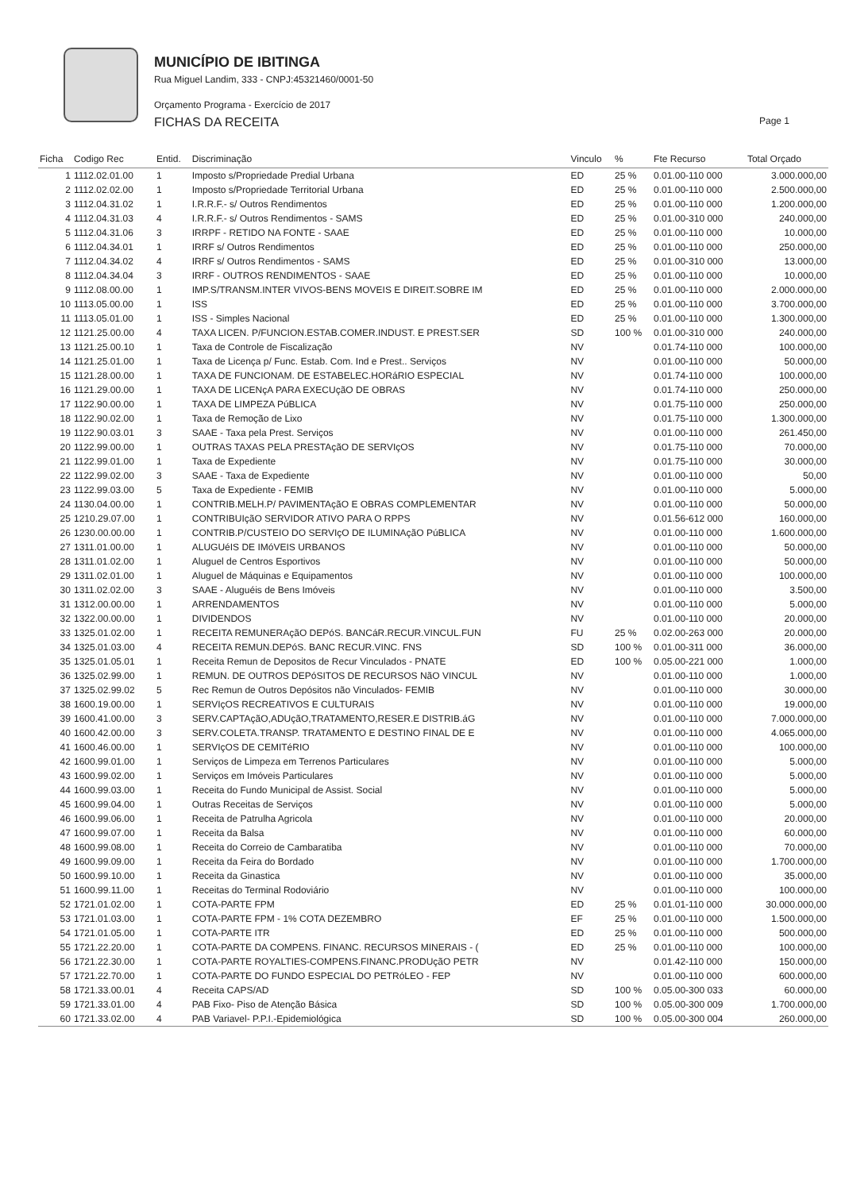MUNICÍPIO DE IBITINGA
Rua Miguel Landim, 333 - CNPJ:45321460/0001-50
Orçamento Programa - Exercício de 2017
FICHAS DA RECEITA
Page 1
| Ficha | Codigo Rec | Entid. | Discriminação | Vinculo | % | Fte Recurso | Total Orçado |
| --- | --- | --- | --- | --- | --- | --- | --- |
| 1 | 1112.02.01.00 | 1 | Imposto s/Propriedade Predial Urbana | ED | 25 % | 0.01.00-110 000 | 3.000.000,00 |
| 2 | 1112.02.02.00 | 1 | Imposto s/Propriedade Territorial Urbana | ED | 25 % | 0.01.00-110 000 | 2.500.000,00 |
| 3 | 1112.04.31.02 | 1 | I.R.R.F.- s/ Outros Rendimentos | ED | 25 % | 0.01.00-110 000 | 1.200.000,00 |
| 4 | 1112.04.31.03 | 4 | I.R.R.F.- s/ Outros Rendimentos - SAMS | ED | 25 % | 0.01.00-310 000 | 240.000,00 |
| 5 | 1112.04.31.06 | 3 | IRRPF - RETIDO NA FONTE - SAAE | ED | 25 % | 0.01.00-110 000 | 10.000,00 |
| 6 | 1112.04.34.01 | 1 | IRRF s/ Outros Rendimentos | ED | 25 % | 0.01.00-110 000 | 250.000,00 |
| 7 | 1112.04.34.02 | 4 | IRRF s/ Outros Rendimentos - SAMS | ED | 25 % | 0.01.00-310 000 | 13.000,00 |
| 8 | 1112.04.34.04 | 3 | IRRF - OUTROS RENDIMENTOS - SAAE | ED | 25 % | 0.01.00-110 000 | 10.000,00 |
| 9 | 1112.08.00.00 | 1 | IMP.S/TRANSM.INTER VIVOS-BENS MOVEIS E DIREIT.SOBRE IM | ED | 25 % | 0.01.00-110 000 | 2.000.000,00 |
| 10 | 1113.05.00.00 | 1 | ISS | ED | 25 % | 0.01.00-110 000 | 3.700.000,00 |
| 11 | 1113.05.01.00 | 1 | ISS - Simples Nacional | ED | 25 % | 0.01.00-110 000 | 1.300.000,00 |
| 12 | 1121.25.00.00 | 4 | TAXA LICEN. P/FUNCION.ESTAB.COMER.INDUST. E PREST.SER | SD | 100 % | 0.01.00-310 000 | 240.000,00 |
| 13 | 1121.25.00.10 | 1 | Taxa de Controle de Fiscalização | NV | | 0.01.74-110 000 | 100.000,00 |
| 14 | 1121.25.01.00 | 1 | Taxa de Licença p/ Func. Estab. Com. Ind e Prest.. Serviços | NV | | 0.01.00-110 000 | 50.000,00 |
| 15 | 1121.28.00.00 | 1 | TAXA DE FUNCIONAM. DE ESTABELEC.HORáRIO ESPECIAL | NV | | 0.01.74-110 000 | 100.000,00 |
| 16 | 1121.29.00.00 | 1 | TAXA DE LICENçA PARA EXECUçãO DE OBRAS | NV | | 0.01.74-110 000 | 250.000,00 |
| 17 | 1122.90.00.00 | 1 | TAXA DE LIMPEZA PúBLICA | NV | | 0.01.75-110 000 | 250.000,00 |
| 18 | 1122.90.02.00 | 1 | Taxa de Remoção de Lixo | NV | | 0.01.75-110 000 | 1.300.000,00 |
| 19 | 1122.90.03.01 | 3 | SAAE - Taxa pela Prest. Serviços | NV | | 0.01.00-110 000 | 261.450,00 |
| 20 | 1122.99.00.00 | 1 | OUTRAS TAXAS PELA PRESTAçãO DE SERVIçOS | NV | | 0.01.75-110 000 | 70.000,00 |
| 21 | 1122.99.01.00 | 1 | Taxa de Expediente | NV | | 0.01.75-110 000 | 30.000,00 |
| 22 | 1122.99.02.00 | 3 | SAAE - Taxa de Expediente | NV | | 0.01.00-110 000 | 50,00 |
| 23 | 1122.99.03.00 | 5 | Taxa de Expediente - FEMIB | NV | | 0.01.00-110 000 | 5.000,00 |
| 24 | 1130.04.00.00 | 1 | CONTRIB.MELH.P/ PAVIMENTAçãO E OBRAS COMPLEMENTAR | NV | | 0.01.00-110 000 | 50.000,00 |
| 25 | 1210.29.07.00 | 1 | CONTRIBUIçãO SERVIDOR ATIVO PARA O RPPS | NV | | 0.01.56-612 000 | 160.000,00 |
| 26 | 1230.00.00.00 | 1 | CONTRIB.P/CUSTEIO DO SERVIçO DE ILUMINAçãO PúBLICA | NV | | 0.01.00-110 000 | 1.600.000,00 |
| 27 | 1311.01.00.00 | 1 | ALUGUéIS DE IMóVEIS URBANOS | NV | | 0.01.00-110 000 | 50.000,00 |
| 28 | 1311.01.02.00 | 1 | Aluguel de Centros Esportivos | NV | | 0.01.00-110 000 | 50.000,00 |
| 29 | 1311.02.01.00 | 1 | Aluguel de Máquinas e Equipamentos | NV | | 0.01.00-110 000 | 100.000,00 |
| 30 | 1311.02.02.00 | 3 | SAAE - Aluguéis de Bens Imóveis | NV | | 0.01.00-110 000 | 3.500,00 |
| 31 | 1312.00.00.00 | 1 | ARRENDAMENTOS | NV | | 0.01.00-110 000 | 5.000,00 |
| 32 | 1322.00.00.00 | 1 | DIVIDENDOS | NV | | 0.01.00-110 000 | 20.000,00 |
| 33 | 1325.01.02.00 | 1 | RECEITA REMUNERAçãO DEPóS. BANCáR.RECUR.VINCUL.FUN | FU | 25 % | 0.02.00-263 000 | 20.000,00 |
| 34 | 1325.01.03.00 | 4 | RECEITA REMUN.DEPóS. BANC RECUR.VINC. FNS | SD | 100 % | 0.01.00-311 000 | 36.000,00 |
| 35 | 1325.01.05.01 | 1 | Receita Remun de Depositos de Recur Vinculados - PNATE | ED | 100 % | 0.05.00-221 000 | 1.000,00 |
| 36 | 1325.02.99.00 | 1 | REMUN. DE OUTROS DEPóSITOS DE RECURSOS NãO VINCUL | NV | | 0.01.00-110 000 | 1.000,00 |
| 37 | 1325.02.99.02 | 5 | Rec Remun de Outros Depósitos não Vinculados- FEMIB | NV | | 0.01.00-110 000 | 30.000,00 |
| 38 | 1600.19.00.00 | 1 | SERVIçOS RECREATIVOS E CULTURAIS | NV | | 0.01.00-110 000 | 19.000,00 |
| 39 | 1600.41.00.00 | 3 | SERV.CAPTAçãO,ADUçãO,TRATAMENTO,RESER.E DISTRIB.áG | NV | | 0.01.00-110 000 | 7.000.000,00 |
| 40 | 1600.42.00.00 | 3 | SERV.COLETA.TRANSP. TRATAMENTO E DESTINO FINAL DE E | NV | | 0.01.00-110 000 | 4.065.000,00 |
| 41 | 1600.46.00.00 | 1 | SERVIçOS DE CEMITéRIO | NV | | 0.01.00-110 000 | 100.000,00 |
| 42 | 1600.99.01.00 | 1 | Serviços de Limpeza em Terrenos Particulares | NV | | 0.01.00-110 000 | 5.000,00 |
| 43 | 1600.99.02.00 | 1 | Serviços em Imóveis Particulares | NV | | 0.01.00-110 000 | 5.000,00 |
| 44 | 1600.99.03.00 | 1 | Receita do Fundo Municipal de Assist. Social | NV | | 0.01.00-110 000 | 5.000,00 |
| 45 | 1600.99.04.00 | 1 | Outras Receitas de Serviços | NV | | 0.01.00-110 000 | 5.000,00 |
| 46 | 1600.99.06.00 | 1 | Receita de Patrulha Agricola | NV | | 0.01.00-110 000 | 20.000,00 |
| 47 | 1600.99.07.00 | 1 | Receita da Balsa | NV | | 0.01.00-110 000 | 60.000,00 |
| 48 | 1600.99.08.00 | 1 | Receita do Correio de Cambaratiba | NV | | 0.01.00-110 000 | 70.000,00 |
| 49 | 1600.99.09.00 | 1 | Receita da Feira do Bordado | NV | | 0.01.00-110 000 | 1.700.000,00 |
| 50 | 1600.99.10.00 | 1 | Receita da Ginastica | NV | | 0.01.00-110 000 | 35.000,00 |
| 51 | 1600.99.11.00 | 1 | Receitas do Terminal Rodoviário | NV | | 0.01.00-110 000 | 100.000,00 |
| 52 | 1721.01.02.00 | 1 | COTA-PARTE FPM | ED | 25 % | 0.01.01-110 000 | 30.000.000,00 |
| 53 | 1721.01.03.00 | 1 | COTA-PARTE FPM - 1% COTA DEZEMBRO | EF | 25 % | 0.01.00-110 000 | 1.500.000,00 |
| 54 | 1721.01.05.00 | 1 | COTA-PARTE ITR | ED | 25 % | 0.01.00-110 000 | 500.000,00 |
| 55 | 1721.22.20.00 | 1 | COTA-PARTE DA COMPENS. FINANC. RECURSOS MINERAIS - ( | ED | 25 % | 0.01.00-110 000 | 100.000,00 |
| 56 | 1721.22.30.00 | 1 | COTA-PARTE ROYALTIES-COMPENS.FINANC.PRODUçãO PETR | NV | | 0.01.42-110 000 | 150.000,00 |
| 57 | 1721.22.70.00 | 1 | COTA-PARTE DO FUNDO ESPECIAL DO PETRóLEO - FEP | NV | | 0.01.00-110 000 | 600.000,00 |
| 58 | 1721.33.00.01 | 4 | Receita CAPS/AD | SD | 100 % | 0.05.00-300 033 | 60.000,00 |
| 59 | 1721.33.01.00 | 4 | PAB Fixo- Piso de Atenção Básica | SD | 100 % | 0.05.00-300 009 | 1.700.000,00 |
| 60 | 1721.33.02.00 | 4 | PAB Variavel- P.P.I.-Epidemiológica | SD | 100 % | 0.05.00-300 004 | 260.000,00 |